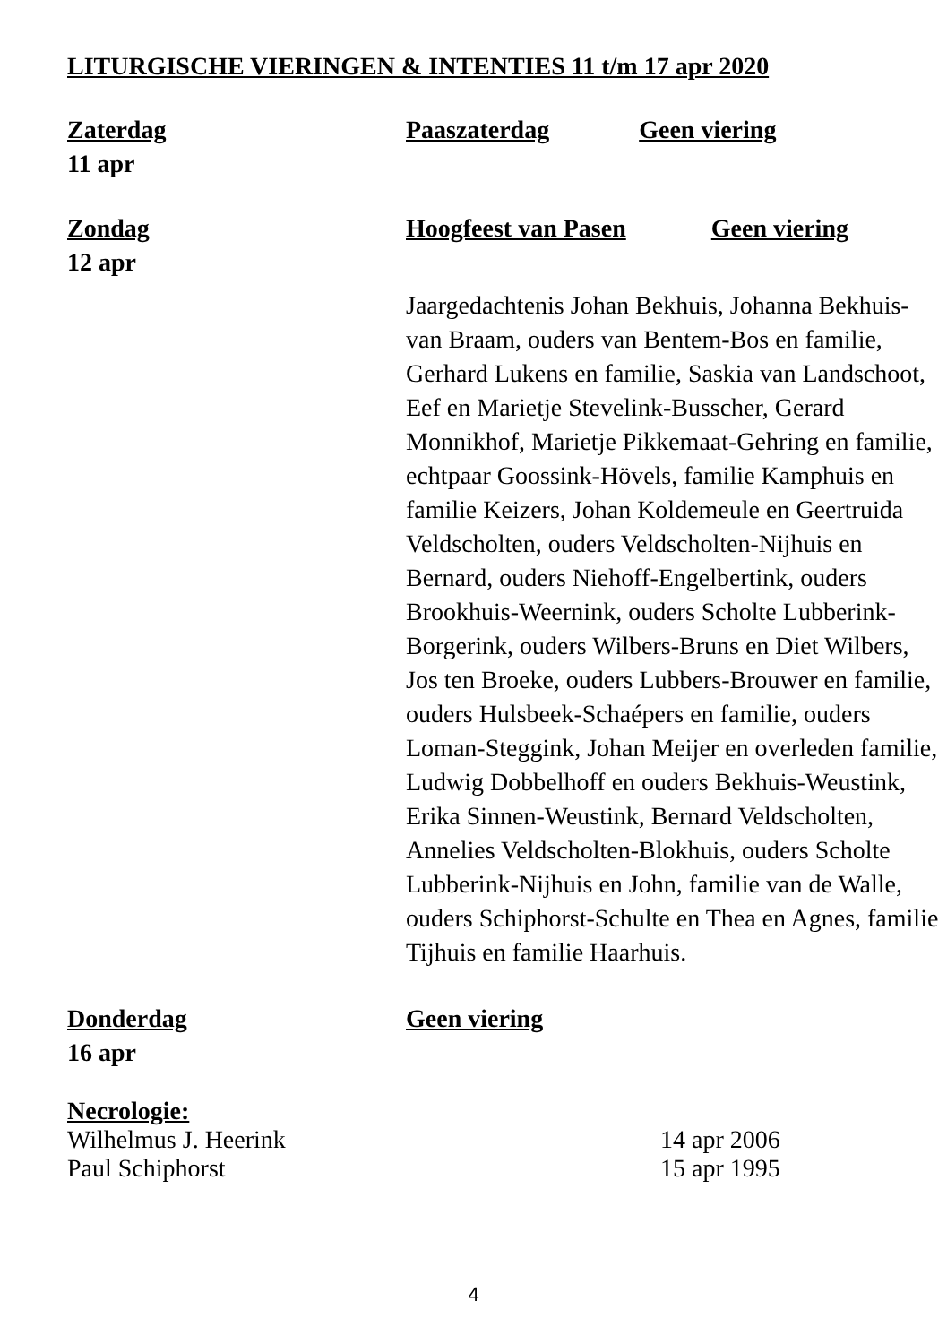LITURGISCHE VIERINGEN & INTENTIES 11 t/m 17 apr 2020
Zaterdag
11 apr
Paaszaterdag Geen viering
Zondag
12 apr
Hoogfeest van Pasen Geen viering
Jaargedachtenis Johan Bekhuis, Johanna Bekhuis-van Braam, ouders van Bentem-Bos en familie, Gerhard Lukens en familie, Saskia van Landschoot, Eef en Marietje Stevelink-Busscher, Gerard Monnikhof, Marietje Pikkemaat-Gehring en familie, echtpaar Goossink-Hövels, familie Kamphuis en familie Keizers, Johan Koldemeule en Geertruida Veldscholten, ouders Veldscholten-Nijhuis en Bernard, ouders Niehoff-Engelbertink, ouders Brookhuis-Weernink, ouders Scholte Lubberink-Borgerink, ouders Wilbers-Bruns en Diet Wilbers, Jos ten Broeke, ouders Lubbers-Brouwer en familie, ouders Hulsbeek-Schaépers en familie, ouders Loman-Steggink, Johan Meijer en overleden familie, Ludwig Dobbelhoff en ouders Bekhuis-Weustink, Erika Sinnen-Weustink, Bernard Veldscholten, Annelies Veldscholten-Blokhuis, ouders Scholte Lubberink-Nijhuis en John, familie van de Walle, ouders Schiphorst-Schulte en Thea en Agnes, familie Tijhuis en familie Haarhuis.
Donderdag
16 apr
Geen viering
Necrologie:
Wilhelmus J. Heerink 14 apr 2006
Paul Schiphorst 15 apr 1995
4